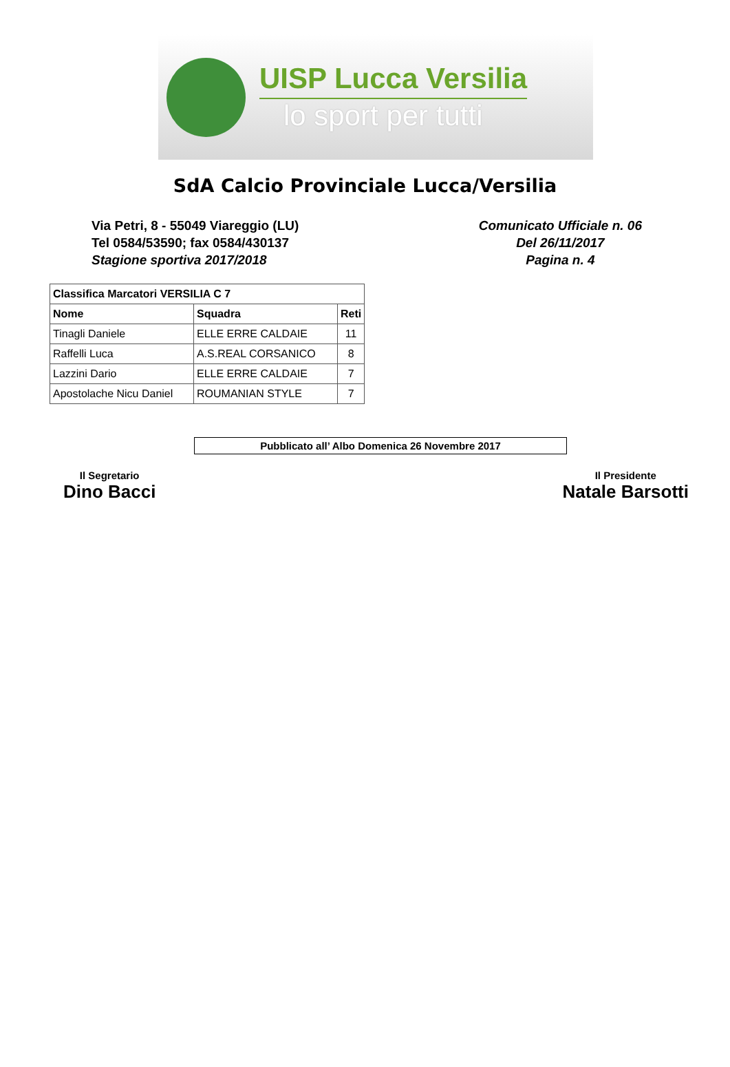UISP Lucca Versilia
lo sport per tutti
SdA Calcio Provinciale Lucca/Versilia
Via Petri, 8 - 55049 Viareggio (LU)
Tel 0584/53590; fax 0584/430137
Stagione sportiva 2017/2018
Comunicato Ufficiale n. 06
Del 26/11/2017
Pagina n. 4
| Classifica Marcatori VERSILIA C 7 | | |
| --- | --- | --- |
| Nome | Squadra | Reti |
| Tinagli Daniele | ELLE ERRE CALDAIE | 11 |
| Raffelli Luca | A.S.REAL CORSANICO | 8 |
| Lazzini Dario | ELLE ERRE CALDAIE | 7 |
| Apostolache Nicu Daniel | ROUMANIAN STYLE | 7 |
Pubblicato all’ Albo Domenica 26 Novembre 2017
Il Segretario
Dino Bacci
Il Presidente
Natale Barsotti